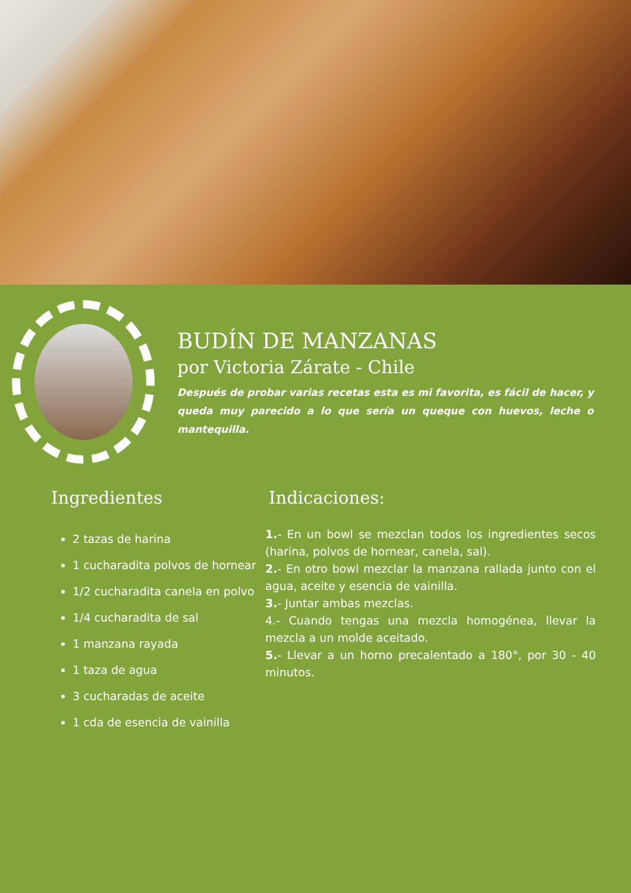BUDÍN DE MANZANAS
por Victoria Zárate - Chile
Después de probar varias recetas esta es mi favorita, es fácil de hacer, y queda muy parecido a lo que sería un queque con huevos, leche o mantequilla.
Ingredientes
2 tazas de harina
1 cucharadita polvos de hornear
1/2 cucharadita canela en polvo
1/4 cucharadita de sal
1 manzana rayada
1 taza de agua
3 cucharadas de aceite
1 cda de esencia de vainilla
Indicaciones:
1.- En un bowl se mezclan todos los ingredientes secos (harina, polvos de hornear, canela, sal).
2.- En otro bowl mezclar la manzana rallada junto con el agua, aceite y esencia de vainilla.
3.- Juntar ambas mezclas.
4.- Cuando tengas una mezcla homogénea, llevar la mezcla a un molde aceitado.
5.- Llevar a un horno precalentado a 180°, por 30 - 40 minutos.